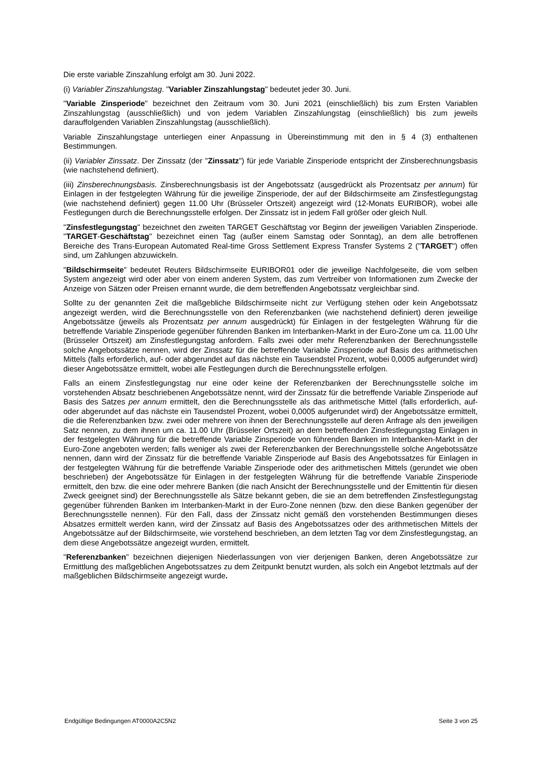Die erste variable Zinszahlung erfolgt am 30. Juni 2022.
(i) Variabler Zinszahlungstag. "Variabler Zinszahlungstag" bedeutet jeder 30. Juni.
"Variable Zinsperiode" bezeichnet den Zeitraum vom 30. Juni 2021 (einschließlich) bis zum Ersten Variablen Zinszahlungstag (ausschließlich) und von jedem Variablen Zinszahlungstag (einschließlich) bis zum jeweils darauffolgenden Variablen Zinszahlungstag (ausschließlich).
Variable Zinszahlungstage unterliegen einer Anpassung in Übereinstimmung mit den in § 4 (3) enthaltenen Bestimmungen.
(ii) Variabler Zinssatz. Der Zinssatz (der "Zinssatz") für jede Variable Zinsperiode entspricht der Zinsberechnungsbasis (wie nachstehend definiert).
(iii) Zinsberechnungsbasis. Zinsberechnungsbasis ist der Angebotssatz (ausgedrückt als Prozentsatz per annum) für Einlagen in der festgelegten Währung für die jeweilige Zinsperiode, der auf der Bildschirmseite am Zinsfestlegungstag (wie nachstehend definiert) gegen 11.00 Uhr (Brüsseler Ortszeit) angezeigt wird (12-Monats EURIBOR), wobei alle Festlegungen durch die Berechnungsstelle erfolgen. Der Zinssatz ist in jedem Fall größer oder gleich Null.
"Zinsfestlegungstag" bezeichnet den zweiten TARGET Geschäftstag vor Beginn der jeweiligen Variablen Zinsperiode. "TARGET-Geschäftstag" bezeichnet einen Tag (außer einem Samstag oder Sonntag), an dem alle betroffenen Bereiche des Trans-European Automated Real-time Gross Settlement Express Transfer Systems 2 ("TARGET") offen sind, um Zahlungen abzuwickeln.
"Bildschirmseite" bedeutet Reuters Bildschirmseite EURIBOR01 oder die jeweilige Nachfolgeseite, die vom selben System angezeigt wird oder aber von einem anderen System, das zum Vertreiber von Informationen zum Zwecke der Anzeige von Sätzen oder Preisen ernannt wurde, die dem betreffenden Angebotssatz vergleichbar sind.
Sollte zu der genannten Zeit die maßgebliche Bildschirmseite nicht zur Verfügung stehen oder kein Angebotssatz angezeigt werden, wird die Berechnungsstelle von den Referenzbanken (wie nachstehend definiert) deren jeweilige Angebotssätze (jeweils als Prozentsatz per annum ausgedrückt) für Einlagen in der festgelegten Währung für die betreffende Variable Zinsperiode gegenüber führenden Banken im Interbanken-Markt in der Euro-Zone um ca. 11.00 Uhr (Brüsseler Ortszeit) am Zinsfestlegungstag anfordern. Falls zwei oder mehr Referenzbanken der Berechnungsstelle solche Angebotssätze nennen, wird der Zinssatz für die betreffende Variable Zinsperiode auf Basis des arithmetischen Mittels (falls erforderlich, auf- oder abgerundet auf das nächste ein Tausendstel Prozent, wobei 0,0005 aufgerundet wird) dieser Angebotssätze ermittelt, wobei alle Festlegungen durch die Berechnungsstelle erfolgen.
Falls an einem Zinsfestlegungstag nur eine oder keine der Referenzbanken der Berechnungsstelle solche im vorstehenden Absatz beschriebenen Angebotssätze nennt, wird der Zinssatz für die betreffende Variable Zinsperiode auf Basis des Satzes per annum ermittelt, den die Berechnungsstelle als das arithmetische Mittel (falls erforderlich, auf- oder abgerundet auf das nächste ein Tausendstel Prozent, wobei 0,0005 aufgerundet wird) der Angebotssätze ermittelt, die die Referenzbanken bzw. zwei oder mehrere von ihnen der Berechnungsstelle auf deren Anfrage als den jeweiligen Satz nennen, zu dem ihnen um ca. 11.00 Uhr (Brüsseler Ortszeit) an dem betreffenden Zinsfestlegungstag Einlagen in der festgelegten Währung für die betreffende Variable Zinsperiode von führenden Banken im Interbanken-Markt in der Euro-Zone angeboten werden; falls weniger als zwei der Referenzbanken der Berechnungsstelle solche Angebotssätze nennen, dann wird der Zinssatz für die betreffende Variable Zinsperiode auf Basis des Angebotssatzes für Einlagen in der festgelegten Währung für die betreffende Variable Zinsperiode oder des arithmetischen Mittels (gerundet wie oben beschrieben) der Angebotssätze für Einlagen in der festgelegten Währung für die betreffende Variable Zinsperiode ermittelt, den bzw. die eine oder mehrere Banken (die nach Ansicht der Berechnungsstelle und der Emittentin für diesen Zweck geeignet sind) der Berechnungsstelle als Sätze bekannt geben, die sie an dem betreffenden Zinsfestlegungstag gegenüber führenden Banken im Interbanken-Markt in der Euro-Zone nennen (bzw. den diese Banken gegenüber der Berechnungsstelle nennen). Für den Fall, dass der Zinssatz nicht gemäß den vorstehenden Bestimmungen dieses Absatzes ermittelt werden kann, wird der Zinssatz auf Basis des Angebotssatzes oder des arithmetischen Mittels der Angebotssätze auf der Bildschirmseite, wie vorstehend beschrieben, an dem letzten Tag vor dem Zinsfestlegungstag, an dem diese Angebotssätze angezeigt wurden, ermittelt.
"Referenzbanken" bezeichnen diejenigen Niederlassungen von vier derjenigen Banken, deren Angebotssätze zur Ermittlung des maßgeblichen Angebotssatzes zu dem Zeitpunkt benutzt wurden, als solch ein Angebot letztmals auf der maßgeblichen Bildschirmseite angezeigt wurde.
Endgültige Bedingungen AT0000A2C5N2 Seite 3 von 25